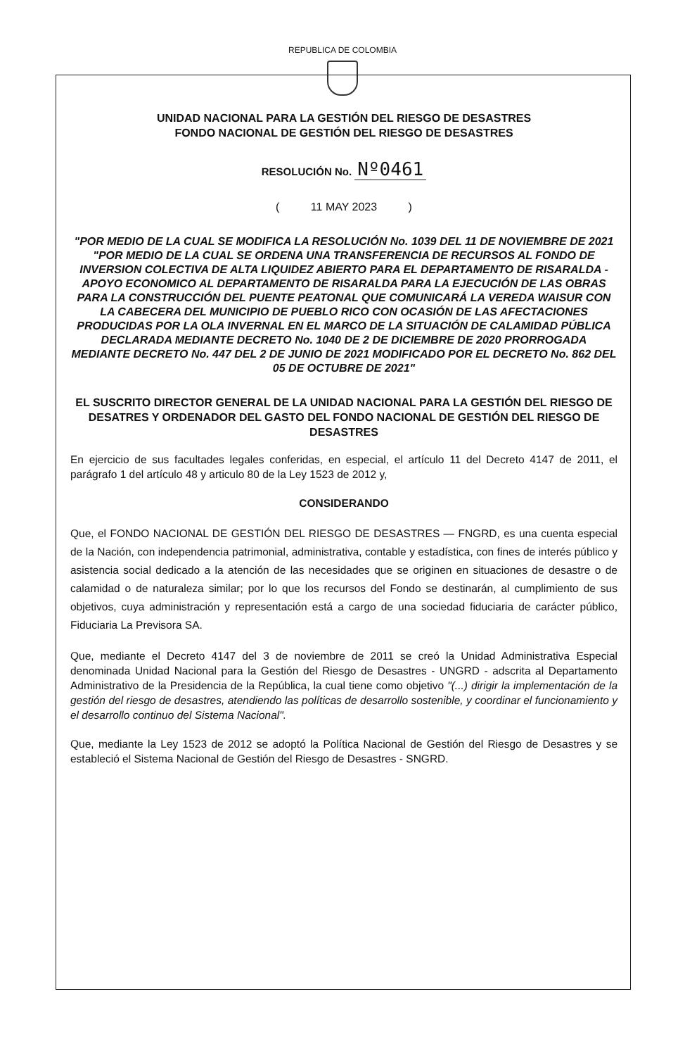REPUBLICA DE COLOMBIA
UNIDAD NACIONAL PARA LA GESTIÓN DEL RIESGO DE DESASTRES
FONDO NACIONAL DE GESTIÓN DEL RIESGO DE DESASTRES
RESOLUCIÓN No. Nº0461
( 11 MAY 2023 )
"POR MEDIO DE LA CUAL SE MODIFICA LA RESOLUCIÓN No. 1039 DEL 11 DE NOVIEMBRE DE 2021 "POR MEDIO DE LA CUAL SE ORDENA UNA TRANSFERENCIA DE RECURSOS AL FONDO DE INVERSION COLECTIVA DE ALTA LIQUIDEZ ABIERTO PARA EL DEPARTAMENTO DE RISARALDA - APOYO ECONOMICO AL DEPARTAMENTO DE RISARALDA PARA LA EJECUCIÓN DE LAS OBRAS PARA LA CONSTRUCCIÓN DEL PUENTE PEATONAL QUE COMUNICARÁ LA VEREDA WAISUR CON LA CABECERA DEL MUNICIPIO DE PUEBLO RICO CON OCASIÓN DE LAS AFECTACIONES PRODUCIDAS POR LA OLA INVERNAL EN EL MARCO DE LA SITUACIÓN DE CALAMIDAD PÚBLICA DECLARADA MEDIANTE DECRETO No. 1040 DE 2 DE DICIEMBRE DE 2020 PRORROGADA MEDIANTE DECRETO No. 447 DEL 2 DE JUNIO DE 2021 MODIFICADO POR EL DECRETO No. 862 DEL 05 DE OCTUBRE DE 2021"
EL SUSCRITO DIRECTOR GENERAL DE LA UNIDAD NACIONAL PARA LA GESTIÓN DEL RIESGO DE DESATRES Y ORDENADOR DEL GASTO DEL FONDO NACIONAL DE GESTIÓN DEL RIESGO DE DESASTRES
En ejercicio de sus facultades legales conferidas, en especial, el artículo 11 del Decreto 4147 de 2011, el parágrafo 1 del artículo 48 y articulo 80 de la Ley 1523 de 2012 y,
CONSIDERANDO
Que, el FONDO NACIONAL DE GESTIÓN DEL RIESGO DE DESASTRES — FNGRD, es una cuenta especial de la Nación, con independencia patrimonial, administrativa, contable y estadística, con fines de interés público y asistencia social dedicado a la atención de las necesidades que se originen en situaciones de desastre o de calamidad o de naturaleza similar; por lo que los recursos del Fondo se destinarán, al cumplimiento de sus objetivos, cuya administración y representación está a cargo de una sociedad fiduciaria de carácter público, Fiduciaria La Previsora SA.
Que, mediante el Decreto 4147 del 3 de noviembre de 2011 se creó la Unidad Administrativa Especial denominada Unidad Nacional para la Gestión del Riesgo de Desastres - UNGRD - adscrita al Departamento Administrativo de la Presidencia de la República, la cual tiene como objetivo "(...) dirigir la implementación de la gestión del riesgo de desastres, atendiendo las políticas de desarrollo sostenible, y coordinar el funcionamiento y el desarrollo continuo del Sistema Nacional".
Que, mediante la Ley 1523 de 2012 se adoptó la Política Nacional de Gestión del Riesgo de Desastres y se estableció el Sistema Nacional de Gestión del Riesgo de Desastres - SNGRD.